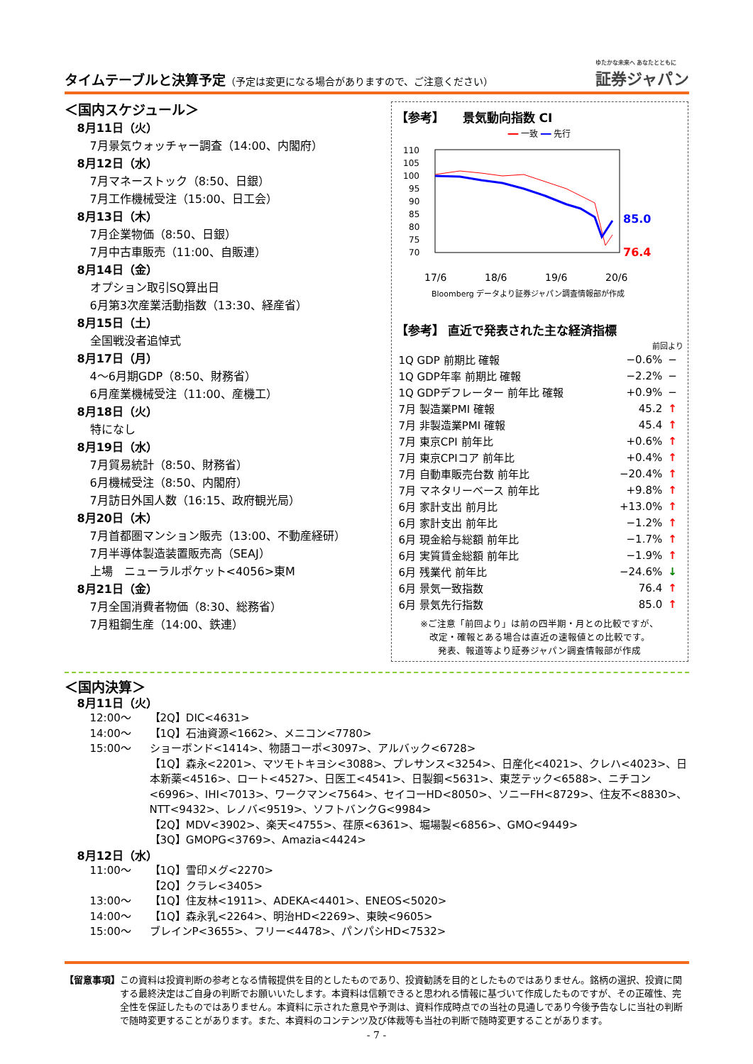タイムテーブルと決算予定（予定は変更になる場合がありますので、ご注意ください）
ゆたかな未来へ あなたとともに
証券ジャパン
＜国内スケジュール＞
8月11日（火）
7月景気ウォッチャー調査（14:00、内閣府）
8月12日（水）
7月マネーストック（8:50、日銀）
7月工作機械受注（15:00、日工会）
8月13日（木）
7月企業物価（8:50、日銀）
7月中古車販売（11:00、自販連）
8月14日（金）
オプション取引SQ算出日
6月第3次産業活動指数（13:30、経産省）
8月15日（土）
全国戦没者追悼式
8月17日（月）
4～6月期GDP（8:50、財務省）
6月産業機械受注（11:00、産機工）
8月18日（火）
特になし
8月19日（水）
7月貿易統計（8:50、財務省）
6月機械受注（8:50、内閣府）
7月訪日外国人数（16:15、政府観光局）
8月20日（木）
7月首都圏マンション販売（13:00、不動産経研）
7月半導体製造装置販売高（SEAJ）
上場　ニューラルポケット<4056>東M
8月21日（金）
7月全国消費者物価（8:30、総務省）
7月粗鋼生産（14:00、鉄連）
【参考】　　景気動向指数 CI
━━ 一致 ━━ 先行
110
105
100
95
90
85
80
75
70
85.0
76.4
17/6
18/6
19/6
20/6
Bloomberg データより証券ジャパン調査情報部が作成
【参考】 直近で発表された主な経済指標
前回より
| 1Q GDP 前期比 確報 | −0.6% | − |
| 1Q GDP年率 前期比 確報 | −2.2% | − |
| 1Q GDPデフレーター 前年比 確報 | +0.9% | − |
| 7月 製造業PMI 確報 | 45.2 | ↑ |
| 7月 非製造業PMI 確報 | 45.4 | ↑ |
| 7月 東京CPI 前年比 | +0.6% | ↑ |
| 7月 東京CPIコア 前年比 | +0.4% | ↑ |
| 7月 自動車販売台数 前年比 | −20.4% | ↑ |
| 7月 マネタリーベース 前年比 | +9.8% | ↑ |
| 6月 家計支出 前月比 | +13.0% | ↑ |
| 6月 家計支出 前年比 | −1.2% | ↑ |
| 6月 現金給与総額 前年比 | −1.7% | ↑ |
| 6月 実質賃金総額 前年比 | −1.9% | ↑ |
| 6月 残業代 前年比 | −24.6% | ↓ |
| 6月 景気一致指数 | 76.4 | ↑ |
| 6月 景気先行指数 | 85.0 | ↑ |
※ご注意「前回より」は前の四半期・月との比較ですが、
改定・確報とある場合は直近の速報値との比較です。
発表、報道等より証券ジャパン調査情報部が作成
＜国内決算＞
8月11日（火）
12:00～ 【2Q】DIC<4631>
14:00～ 【1Q】石油資源<1662>、メニコン<7780>
15:00～ ショーボンド<1414>、物語コーポ<3097>、アルバック<6728>
【1Q】森永<2201>、マツモトキヨシ<3088>、プレサンス<3254>、日産化<4021>、クレハ<4023>、日本新薬<4516>、ロート<4527>、日医工<4541>、日製鋼<5631>、東芝テック<6588>、ニチコン<6996>、IHI<7013>、ワークマン<7564>、セイコーHD<8050>、ソニーFH<8729>、住友不<8830>、NTT<9432>、レノバ<9519>、ソフトバンクG<9984>
【2Q】MDV<3902>、楽天<4755>、荏原<6361>、堀場製<6856>、GMO<9449>
【3Q】GMOPG<3769>、Amazia<4424>
8月12日（水）
11:00～ 【1Q】雪印メグ<2270>
【2Q】クラレ<3405>
13:00～ 【1Q】住友林<1911>、ADEKA<4401>、ENEOS<5020>
14:00～ 【1Q】森永乳<2264>、明治HD<2269>、東映<9605>
15:00～ ブレインP<3655>、フリー<4478>、パンパシHD<7532>
【留意事項】 この資料は投資判断の参考となる情報提供を目的としたものであり、投資勧誘を目的としたものではありません。銘柄の選択、投資に関する最終決定はご自身の判断でお願いいたします。本資料は信頼できると思われる情報に基づいて作成したものですが、その正確性、完全性を保証したものではありません。本資料に示された意見や予測は、資料作成時点での当社の見通しであり今後予告なしに当社の判断で随時変更することがあります。また、本資料のコンテンツ及び体裁等も当社の判断で随時変更することがあります。
- 7 -